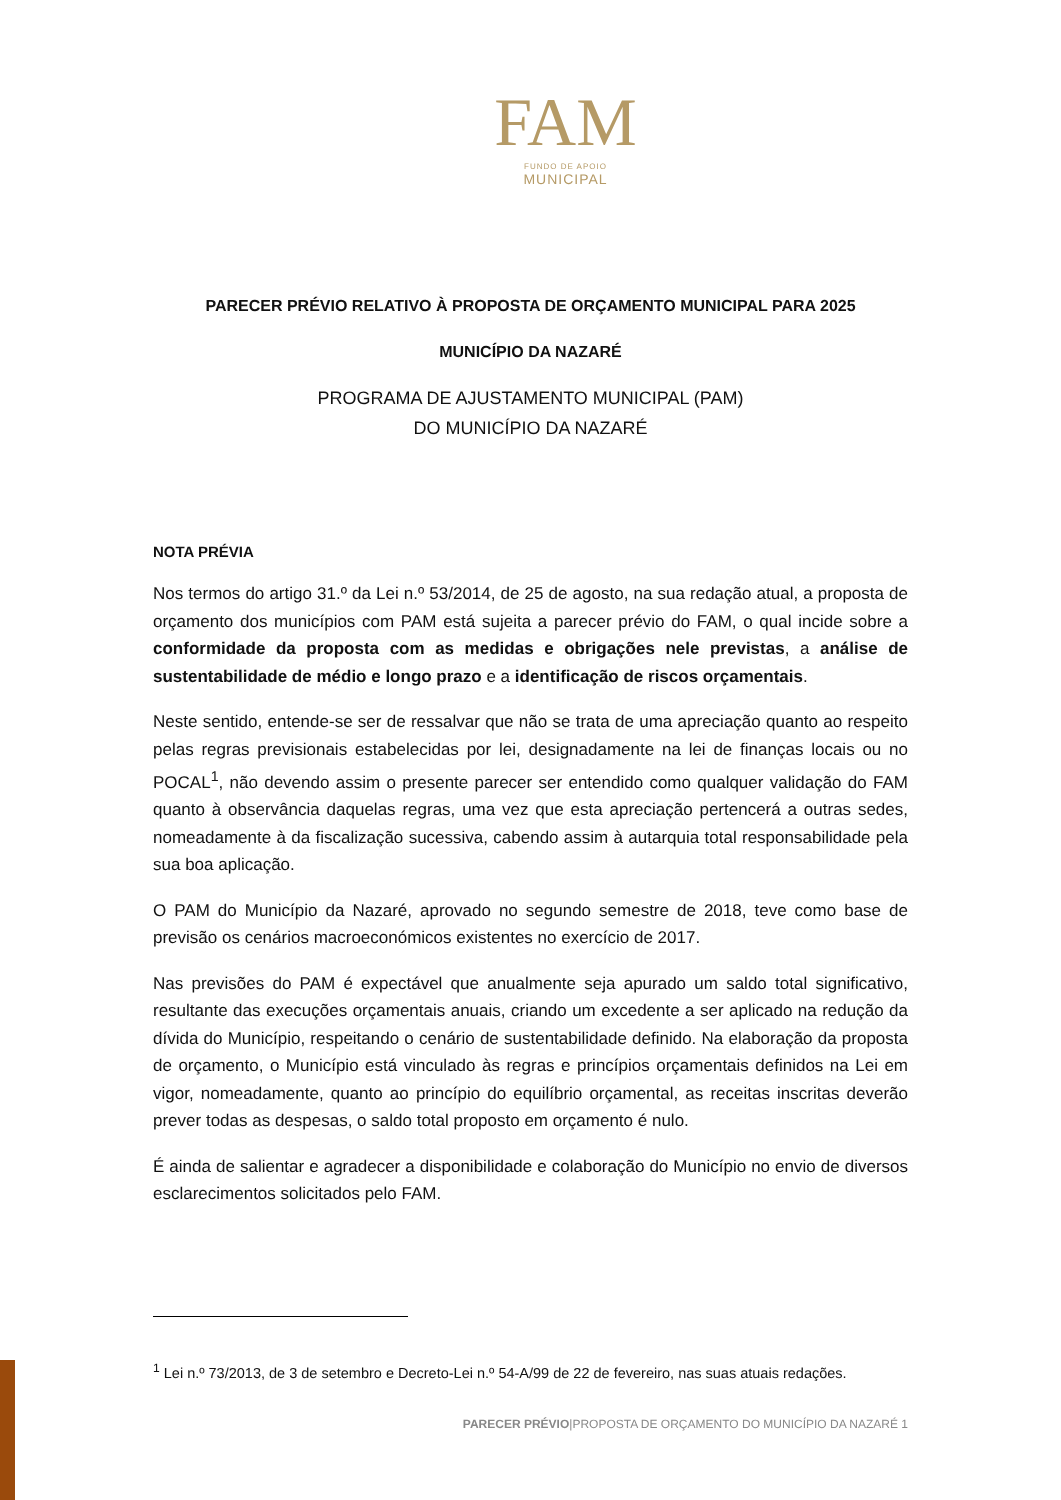FAM
FUNDO DE APOIO
MUNICIPAL
PARECER PRÉVIO RELATIVO À PROPOSTA DE ORÇAMENTO MUNICIPAL PARA 2025
MUNICÍPIO DA NAZARÉ
PROGRAMA DE AJUSTAMENTO MUNICIPAL (PAM)
DO MUNICÍPIO DA NAZARÉ
NOTA PRÉVIA
Nos termos do artigo 31.º da Lei n.º 53/2014, de 25 de agosto, na sua redação atual, a proposta de orçamento dos municípios com PAM está sujeita a parecer prévio do FAM, o qual incide sobre a conformidade da proposta com as medidas e obrigações nele previstas, a análise de sustentabilidade de médio e longo prazo e a identificação de riscos orçamentais.
Neste sentido, entende-se ser de ressalvar que não se trata de uma apreciação quanto ao respeito pelas regras previsionais estabelecidas por lei, designadamente na lei de finanças locais ou no POCAL<sup>1</sup>, não devendo assim o presente parecer ser entendido como qualquer validação do FAM quanto à observância daquelas regras, uma vez que esta apreciação pertencerá a outras sedes, nomeadamente à da fiscalização sucessiva, cabendo assim à autarquia total responsabilidade pela sua boa aplicação.
O PAM do Município da Nazaré, aprovado no segundo semestre de 2018, teve como base de previsão os cenários macroeconómicos existentes no exercício de 2017.
Nas previsões do PAM é expectável que anualmente seja apurado um saldo total significativo, resultante das execuções orçamentais anuais, criando um excedente a ser aplicado na redução da dívida do Município, respeitando o cenário de sustentabilidade definido. Na elaboração da proposta de orçamento, o Município está vinculado às regras e princípios orçamentais definidos na Lei em vigor, nomeadamente, quanto ao princípio do equilíbrio orçamental, as receitas inscritas deverão prever todas as despesas, o saldo total proposto em orçamento é nulo.
É ainda de salientar e agradecer a disponibilidade e colaboração do Município no envio de diversos esclarecimentos solicitados pelo FAM.
<sup>1</sup> Lei n.º 73/2013, de 3 de setembro e Decreto-Lei n.º 54-A/99 de 22 de fevereiro, nas suas atuais redações.
PARECER PRÉVIO|PROPOSTA DE ORÇAMENTO DO MUNICÍPIO DA NAZARÉ 1